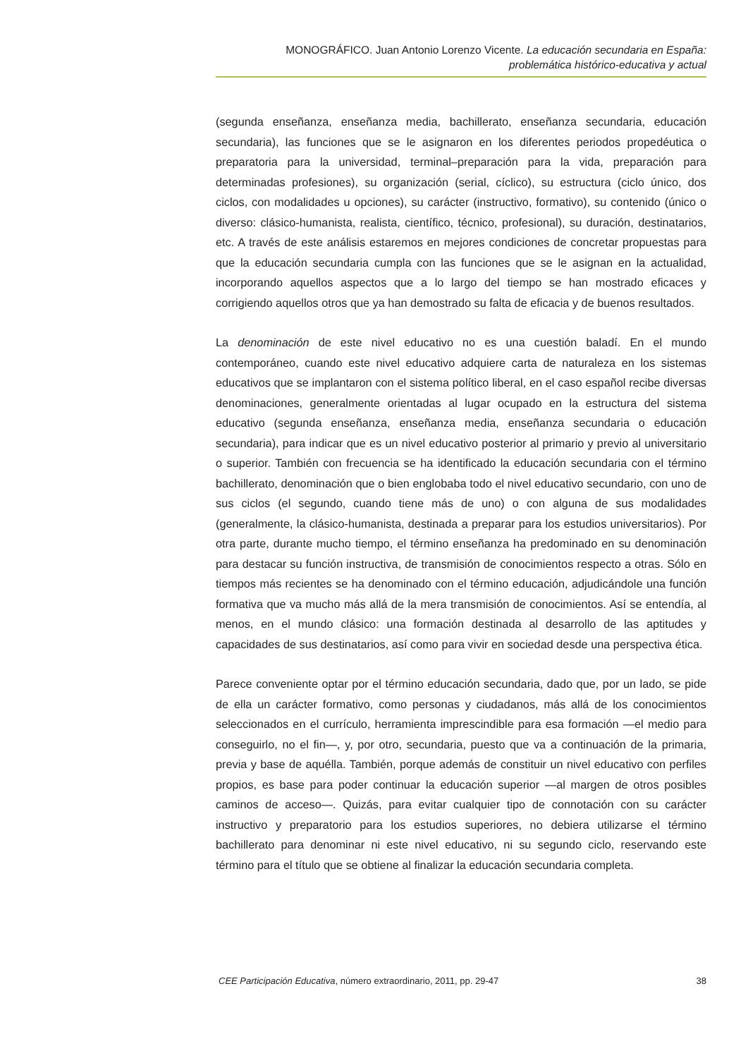MONOGRÁFICO. Juan Antonio Lorenzo Vicente. La educación secundaria en España:
problemática histórico-educativa y actual
(segunda enseñanza, enseñanza media, bachillerato, enseñanza secundaria, educación secundaria), las funciones que se le asignaron en los diferentes periodos propedéutica o preparatoria para la universidad, terminal–preparación para la vida, preparación para determinadas profesiones), su organización (serial, cíclico), su estructura (ciclo único, dos ciclos, con modalidades u opciones), su carácter (instructivo, formativo), su contenido (único o diverso: clásico-humanista, realista, científico, técnico, profesional), su duración, destinatarios, etc. A través de este análisis estaremos en mejores condiciones de concretar propuestas para que la educación secundaria cumpla con las funciones que se le asignan en la actualidad, incorporando aquellos aspectos que a lo largo del tiempo se han mostrado eficaces y corrigiendo aquellos otros que ya han demostrado su falta de eficacia y de buenos resultados.
La denominación de este nivel educativo no es una cuestión baladí. En el mundo contemporáneo, cuando este nivel educativo adquiere carta de naturaleza en los sistemas educativos que se implantaron con el sistema político liberal, en el caso español recibe diversas denominaciones, generalmente orientadas al lugar ocupado en la estructura del sistema educativo (segunda enseñanza, enseñanza media, enseñanza secundaria o educación secundaria), para indicar que es un nivel educativo posterior al primario y previo al universitario o superior. También con frecuencia se ha identificado la educación secundaria con el término bachillerato, denominación que o bien englobaba todo el nivel educativo secundario, con uno de sus ciclos (el segundo, cuando tiene más de uno) o con alguna de sus modalidades (generalmente, la clásico-humanista, destinada a preparar para los estudios universitarios). Por otra parte, durante mucho tiempo, el término enseñanza ha predominado en su denominación para destacar su función instructiva, de transmisión de conocimientos respecto a otras. Sólo en tiempos más recientes se ha denominado con el término educación, adjudicándole una función formativa que va mucho más allá de la mera transmisión de conocimientos. Así se entendía, al menos, en el mundo clásico: una formación destinada al desarrollo de las aptitudes y capacidades de sus destinatarios, así como para vivir en sociedad desde una perspectiva ética.
Parece conveniente optar por el término educación secundaria, dado que, por un lado, se pide de ella un carácter formativo, como personas y ciudadanos, más allá de los conocimientos seleccionados en el currículo, herramienta imprescindible para esa formación —el medio para conseguirlo, no el fin—, y, por otro, secundaria, puesto que va a continuación de la primaria, previa y base de aquélla. También, porque además de constituir un nivel educativo con perfiles propios, es base para poder continuar la educación superior —al margen de otros posibles caminos de acceso—. Quizás, para evitar cualquier tipo de connotación con su carácter instructivo y preparatorio para los estudios superiores, no debiera utilizarse el término bachillerato para denominar ni este nivel educativo, ni su segundo ciclo, reservando este término para el título que se obtiene al finalizar la educación secundaria completa.
CEE Participación Educativa, número extraordinario, 2011, pp. 29-47 38